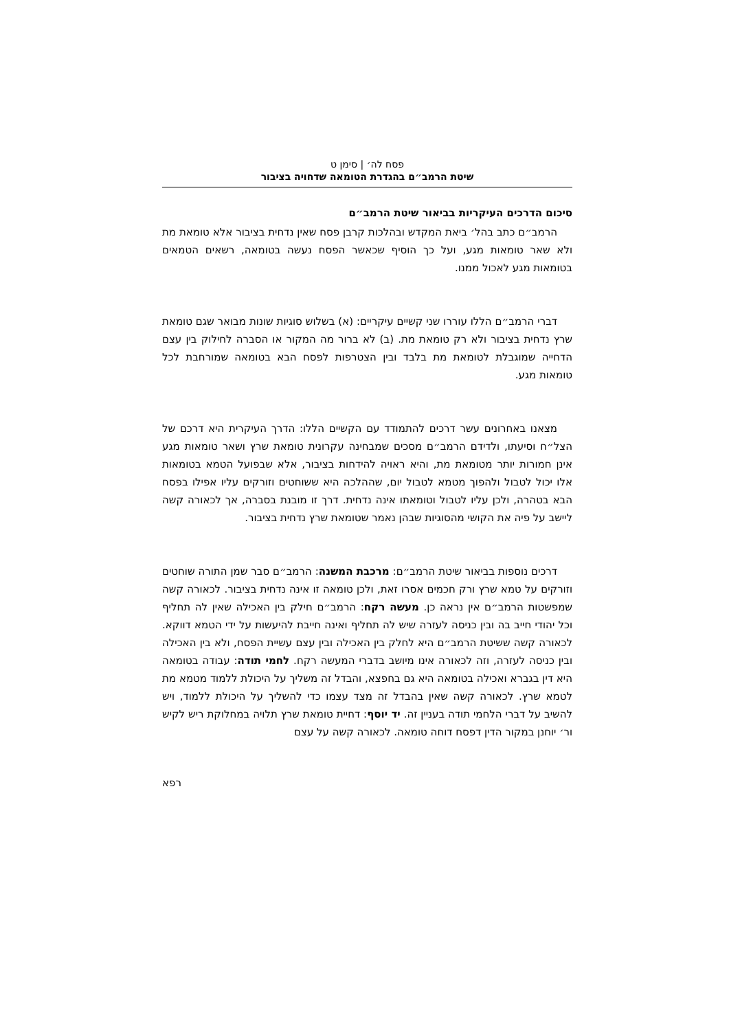פסח לה׳ | סימן ט
שיטת הרמב״ם בהגדרת הטומאה שדחויה בציבור
סיכום הדרכים העיקריות בביאור שיטת הרמב״ם
הרמב״ם כתב בהל׳ ביאת המקדש ובהלכות קרבן פסח שאין נדחית בציבור אלא טומאת מת ולא שאר טומאות מגע, ועל כך הוסיף שכאשר הפסח נעשה בטומאה, רשאים הטמאים בטומאות מגע לאכול ממנו.
דברי הרמב״ם הללו עוררו שני קשיים עיקריים: (א) בשלוש סוגיות שונות מבואר שגם טומאת שרץ נדחית בציבור ולא רק טומאת מת. (ב) לא ברור מה המקור או הסברה לחילוק בין עצם הדחייה שמוגבלת לטומאת מת בלבד ובין הצטרפות לפסח הבא בטומאה שמורחבת לכל טומאות מגע.
מצאנו באחרונים עשר דרכים להתמודד עם הקשיים הללו: הדרך העיקרית היא דרכם של הצל״ח וסיעתו, ולדידם הרמב״ם מסכים שמבחינה עקרונית טומאת שרץ ושאר טומאות מגע אינן חמורות יותר מטומאת מת, והיא ראויה להידחות בציבור, אלא שבפועל הטמא בטומאות אלו יכול לטבול ולהפוך מטמא לטבול יום, שההלכה היא ששוחטים וזורקים עליו אפילו בפסח הבא בטהרה, ולכן עליו לטבול וטומאתו אינה נדחית. דרך זו מובנת בסברה, אך לכאורה קשה ליישב על פיה את הקושי מהסוגיות שבהן נאמר שטומאת שרץ נדחית בציבור.
דרכים נוספות בביאור שיטת הרמב״ם: מרכבת המשנה: הרמב״ם סבר שמן התורה שוחטים וזורקים על טמא שרץ ורק חכמים אסרו זאת, ולכן טומאה זו אינה נדחית בציבור. לכאורה קשה שמפשטות הרמב״ם אין נראה כן. מעשה רקח: הרמב״ם חילק בין האכילה שאין לה תחליף וכל יהודי חייב בה ובין כניסה לעזרה שיש לה תחליף ואינה חייבת להיעשות על ידי הטמא דווקא. לכאורה קשה ששיטת הרמב״ם היא לחלק בין האכילה ובין עצם עשיית הפסח, ולא בין האכילה ובין כניסה לעזרה, וזה לכאורה אינו מיושב בדברי המעשה רקח. לחמי תודה: עבודה בטומאה היא דין בגברא ואכילה בטומאה היא גם בחפצא, והבדל זה משליך על היכולת ללמוד מטמא מת לטמא שרץ. לכאורה קשה שאין בהבדל זה מצד עצמו כדי להשליך על היכולת ללמוד, ויש להשיב על דברי הלחמי תודה בעניין זה. יד יוסף: דחיית טומאת שרץ תלויה במחלוקת ריש לקיש ור׳ יוחנן במקור הדין דפסח דוחה טומאה. לכאורה קשה על עצם
רפא